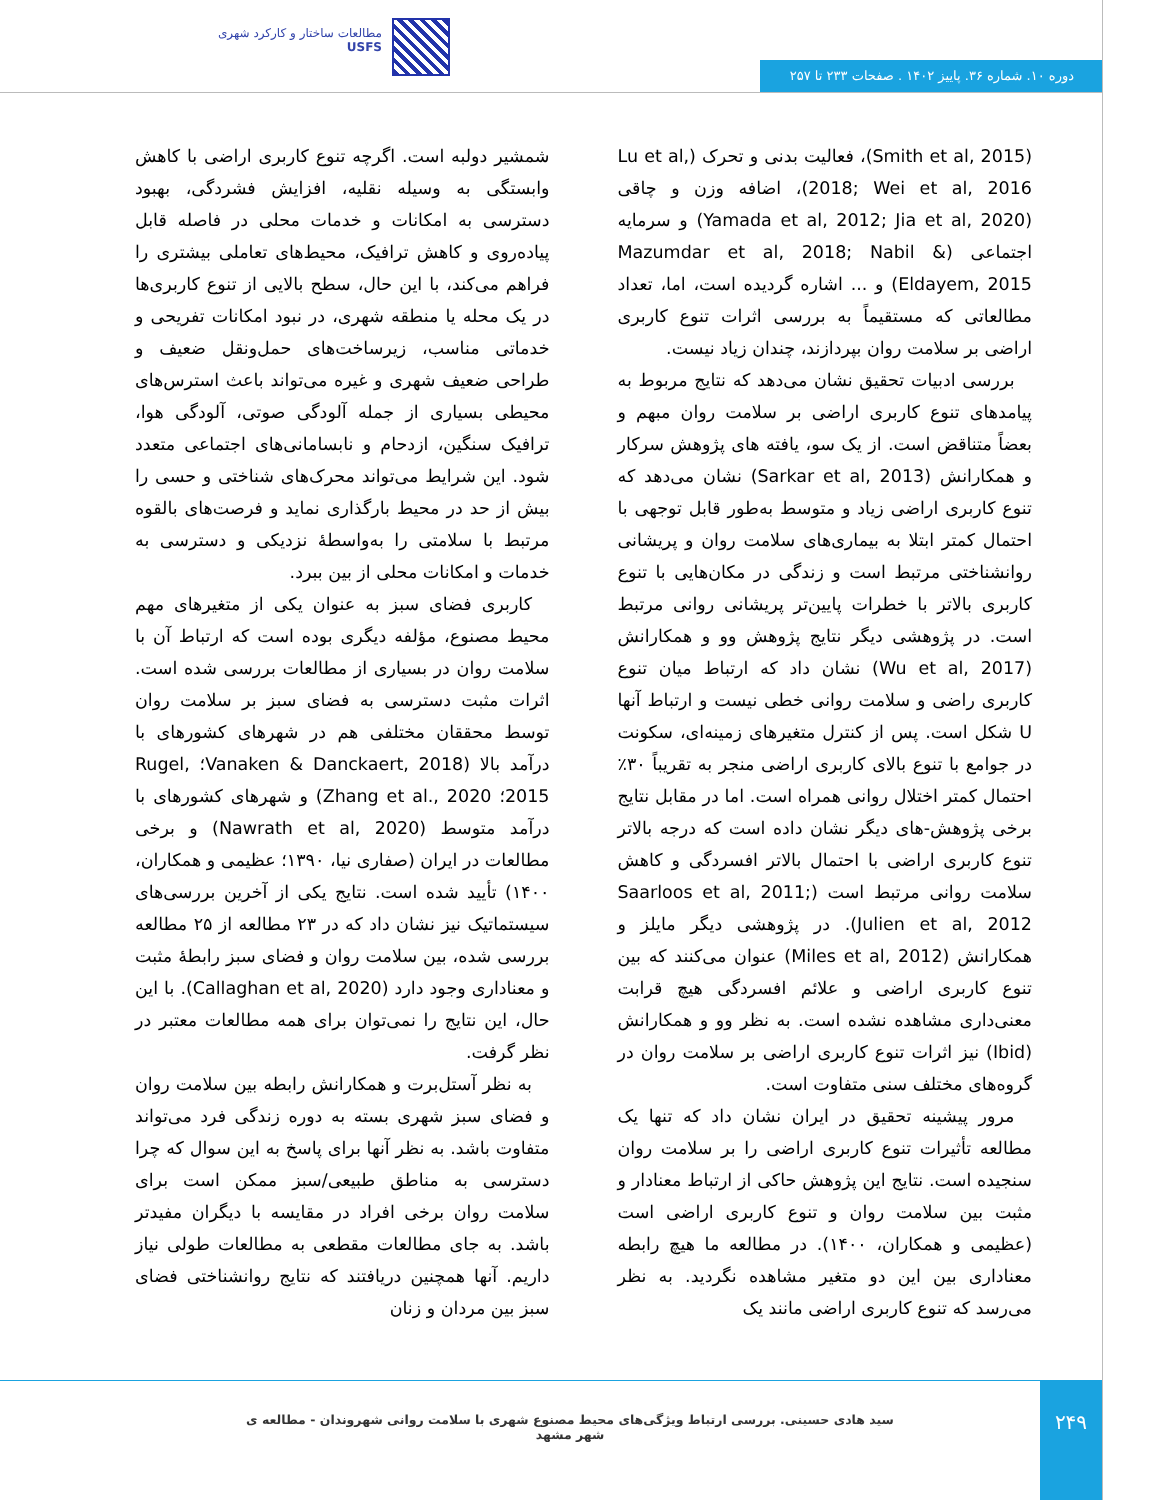مطالعات ساختار و کارکرد شهری
USFS
دوره ۱۰. شماره ۳۶. پاییز ۱۴۰۲ . صفحات ۲۳۳ تا ۲۵۷
(Smith et al, 2015)، فعالیت بدنی و تحرک (Lu et al, 2018; Wei et al, 2016)، اضافه وزن و چاقی (Yamada et al, 2012; Jia et al, 2020) و سرمایه اجتماعی (Mazumdar et al, 2018; Nabil & Eldayem, 2015) و ... اشاره گردیده است، اما، تعداد مطالعاتی که مستقیماً به بررسی اثرات تنوع کاربری اراضی بر سلامت روان بپردازند، چندان زیاد نیست.
 بررسی ادبیات تحقیق نشان می‌دهد که نتایج مربوط به پیامدهای تنوع کاربری اراضی بر سلامت روان مبهم و بعضاً متناقض است. از یک سو، یافته های پژوهش سرکار و همکارانش (Sarkar et al, 2013) نشان می‌دهد که تنوع کاربری اراضی زیاد و متوسط به‌طور قابل توجهی با احتمال کمتر ابتلا به بیماری‌های سلامت روان و پریشانی روانشناختی مرتبط است و زندگی در مکان‌هایی با تنوع کاربری بالاتر با خطرات پایین‌تر پریشانی روانی مرتبط است. در پژوهشی دیگر نتایج پژوهش وو و همکارانش (Wu et al, 2017) نشان داد که ارتباط میان تنوع کاربری راضی و سلامت روانی خطی نیست و ارتباط آنها U شکل است. پس از کنترل متغیرهای زمینه‌ای، سکونت در جوامع با تنوع بالای کاربری اراضی منجر به تقریباً ۳۰٪ احتمال کمتر اختلال روانی همراه است. اما در مقابل نتایج برخی پژوهش-های دیگر نشان داده است که درجه بالاتر تنوع کاربری اراضی با احتمال بالاتر افسردگی و کاهش سلامت روانی مرتبط است (Saarloos et al, 2011; Julien et al, 2012). در پژوهشی دیگر مایلز و همکارانش (Miles et al, 2012) عنوان می‌کنند که بین تنوع کاربری اراضی و علائم افسردگی هیچ قرابت معنی‌داری مشاهده نشده است. به نظر وو و همکارانش (Ibid) نیز اثرات تنوع کاربری اراضی بر سلامت روان در گروه‌های مختلف سنی متفاوت است.
 مرور پیشینه تحقیق در ایران نشان داد که تنها یک مطالعه تأثیرات تنوع کاربری اراضی را بر سلامت روان سنجیده است. نتایج این پژوهش حاکی از ارتباط معنادار و مثبت بین سلامت روان و تنوع کاربری اراضی است (عظیمی و همکاران، ۱۴۰۰). در مطالعه ما هیچ رابطه معناداری بین این دو متغیر مشاهده نگردید. به نظر می‌رسد که تنوع کاربری اراضی مانند یک
شمشیر دولبه است. اگرچه تنوع کاربری اراضی با کاهش وابستگی به وسیله نقلیه، افزایش فشردگی، بهبود دسترسی به امکانات و خدمات محلی در فاصله قابل پیاده‌روی و کاهش ترافیک، محیط‌های تعاملی بیشتری را فراهم می‌کند، با این حال، سطح بالایی از تنوع کاربری‌ها در یک محله یا منطقه شهری، در نبود امکانات تفریحی و خدماتی مناسب، زیرساخت‌های حمل‌ونقل ضعیف و طراحی ضعیف شهری و غیره می‌تواند باعث استرس‌های محیطی بسیاری از جمله آلودگی صوتی، آلودگی هوا، ترافیک سنگین، ازدحام و نابسامانی‌های اجتماعی متعدد شود. این شرایط می‌تواند محرک‌های شناختی و حسی را بیش از حد در محیط بارگذاری نماید و فرصت‌های بالقوه مرتبط با سلامتی را به‌واسطهٔ نزدیکی و دسترسی به خدمات و امکانات محلی از بین ببرد.
 کاربری فضای سبز به عنوان یکی از متغیرهای مهم محیط مصنوع، مؤلفه دیگری بوده است که ارتباط آن با سلامت روان در بسیاری از مطالعات بررسی شده است. اثرات مثبت دسترسی به فضای سبز بر سلامت روان توسط محققان مختلفی هم در شهرهای کشورهای با درآمد بالا (Vanaken & Danckaert, 2018؛ Rugel, 2015؛ Zhang et al., 2020) و شهرهای کشورهای با درآمد متوسط (Nawrath et al, 2020) و برخی مطالعات در ایران (صفاری نیا، ۱۳۹۰؛ عظیمی و همکاران، ۱۴۰۰) تأیید شده است. نتایج یکی از آخرین بررسی‌های سیستماتیک نیز نشان داد که در ۲۳ مطالعه از ۲۵ مطالعه بررسی شده، بین سلامت روان و فضای سبز رابطهٔ مثبت و معناداری وجود دارد (Callaghan et al, 2020). با این حال، این نتایج را نمی‌توان برای همه مطالعات معتبر در نظر گرفت.
 به نظر آستل‌برت و همکارانش رابطه بین سلامت روان و فضای سبز شهری بسته به دوره زندگی فرد می‌تواند متفاوت باشد. به نظر آنها برای پاسخ به این سوال که چرا دسترسی به مناطق طبیعی/سبز ممکن است برای سلامت روان برخی افراد در مقایسه با دیگران مفیدتر باشد. به جای مطالعات مقطعی به مطالعات طولی نیاز داریم. آنها همچنین دریافتند که نتایج روانشناختی فضای سبز بین مردان و زنان
۲۴۹
سید هادی حسینی. بررسی ارتباط ویژگی‌های محیط مصنوع شهری با سلامت روانی شهروندان - مطالعه ی شهر مشهد